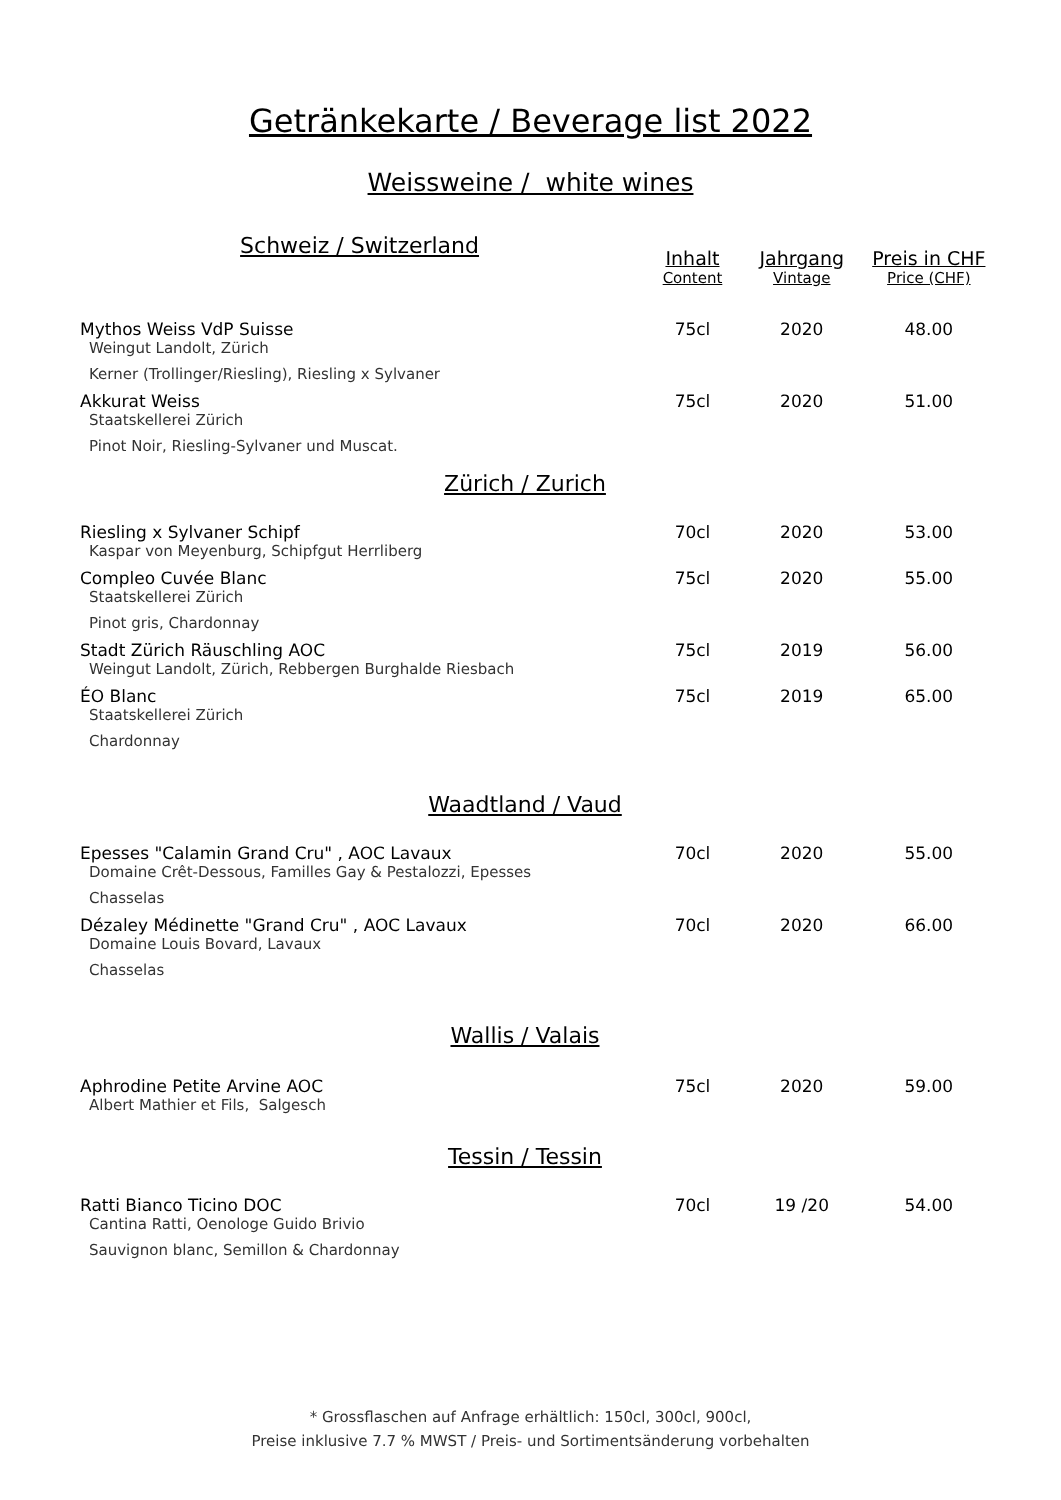Getränkekarte / Beverage list 2022
Weissweine / white wines
| Schweiz / Switzerland | Inhalt | Jahrgang | Preis in CHF |
| | Content | Vintage | Price (CHF) |
| Mythos Weiss VdP Suisse | 75cl | 2020 | 48.00 |
| Weingut Landolt, Zürich | | | |
| Kerner (Trollinger/Riesling), Riesling x Sylvaner | | | |
| Akkurat Weiss | 75cl | 2020 | 51.00 |
| Staatskellerei Zürich | | | |
| Pinot Noir, Riesling-Sylvaner und Muscat. | | | |
| Zürich / Zurich | | | |
| Riesling x Sylvaner Schipf | 70cl | 2020 | 53.00 |
| Kaspar von Meyenburg, Schipfgut Herrliberg | | | |
| Compleo Cuvée Blanc | 75cl | 2020 | 55.00 |
| Staatskellerei Zürich | | | |
| Pinot gris, Chardonnay | | | |
| Stadt Zürich Räuschling AOC | 75cl | 2019 | 56.00 |
| Weingut Landolt, Zürich, Rebbergen Burghalde Riesbach | | | |
| ÉO Blanc | 75cl | 2019 | 65.00 |
| Staatskellerei Zürich | | | |
| Chardonnay | | | |
| Waadtland / Vaud | | | |
| Epesses "Calamin Grand Cru" , AOC Lavaux | 70cl | 2020 | 55.00 |
| Domaine Crêt-Dessous, Familles Gay & Pestalozzi, Epesses | | | |
| Chasselas | | | |
| Dézaley Médinette "Grand Cru" , AOC Lavaux | 70cl | 2020 | 66.00 |
| Domaine Louis Bovard, Lavaux | | | |
| Chasselas | | | |
| Wallis / Valais | | | |
| Aphrodine Petite Arvine AOC | 75cl | 2020 | 59.00 |
| Albert Mathier et Fils, Salgesch | | | |
| Tessin / Tessin | | | |
| Ratti Bianco Ticino DOC | 70cl | 19 /20 | 54.00 |
| Cantina Ratti, Oenologe Guido Brivio | | | |
| Sauvignon blanc, Semillon & Chardonnay | | | |
* Grossflaschen auf Anfrage erhältlich: 150cl, 300cl, 900cl,
Preise inklusive 7.7 % MWST / Preis- und Sortimentsänderung vorbehalten